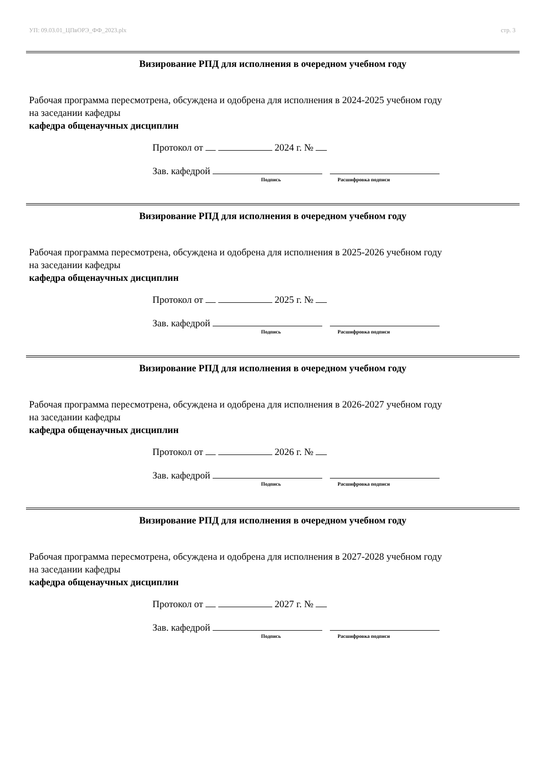УП: 09.03.01_ЦПвОРЭ_ФФ_2023.plx стр. 3
Визирование РПД для исполнения в очередном учебном году
Рабочая программа пересмотрена, обсуждена и одобрена для исполнения в 2024-2025 учебном году
на заседании кафедры
кафедра общенаучных дисциплин
Протокол от 2024 г. №
Зав. кафедрой
Подпись Расшифровка подписи
Визирование РПД для исполнения в очередном учебном году
Рабочая программа пересмотрена, обсуждена и одобрена для исполнения в 2025-2026 учебном году
на заседании кафедры
кафедра общенаучных дисциплин
Протокол от 2025 г. №
Зав. кафедрой
Подпись Расшифровка подписи
Визирование РПД для исполнения в очередном учебном году
Рабочая программа пересмотрена, обсуждена и одобрена для исполнения в 2026-2027 учебном году
на заседании кафедры
кафедра общенаучных дисциплин
Протокол от 2026 г. №
Зав. кафедрой
Подпись Расшифровка подписи
Визирование РПД для исполнения в очередном учебном году
Рабочая программа пересмотрена, обсуждена и одобрена для исполнения в 2027-2028 учебном году
на заседании кафедры
кафедра общенаучных дисциплин
Протокол от 2027 г. №
Зав. кафедрой
Подпись Расшифровка подписи